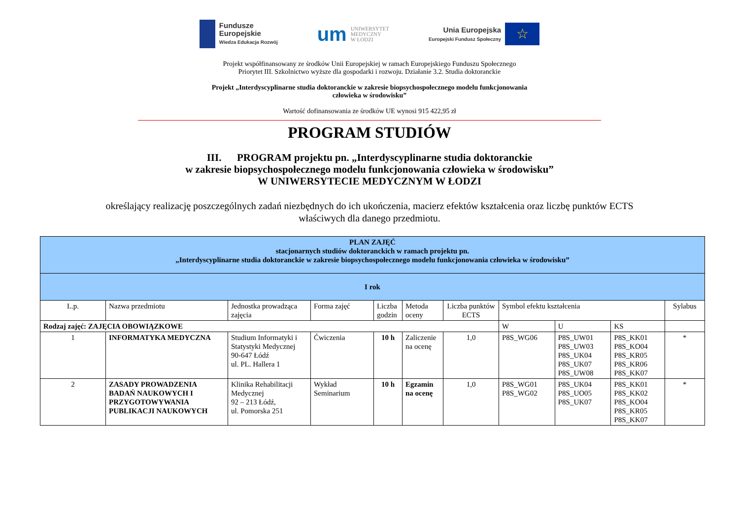Fundusze
Europejskie
Wiedza Edukacja Rozwój
um
UNIWERSYTET
MEDYCZNY
W ŁODZI
Unia Europejska
Europejski Fundusz Społeczny
☆
Projekt współfinansowany ze środków Unii Europejskiej w ramach Europejskiego Funduszu Społecznego
Priorytet III. Szkolnictwo wyższe dla gospodarki i rozwoju. Działanie 3.2. Studia doktoranckie
Projekt „Interdyscyplinarne studia doktoranckie w zakresie biopsychospołecznego modelu funkcjonowania
człowieka w środowisku”
Wartość dofinansowania ze środków UE wynosi 915 422,95 zł
PROGRAM STUDIÓW
III. PROGRAM projektu pn. „Interdyscyplinarne studia doktoranckie
w zakresie biopsychospołecznego modelu funkcjonowania człowieka w środowisku”
W UNIWERSYTECIE MEDYCZNYM W ŁODZI
określający realizację poszczególnych zadań niezbędnych do ich ukończenia, macierz efektów kształcenia oraz liczbę punktów ECTS
właściwych dla danego przedmiotu.
| PLAN ZAJĘĆ stacjonarnych studiów doktoranckich w ramach projektu pn. „Interdyscyplinarne studia doktoranckie w zakresie biopsychospołecznego modelu funkcjonowania człowieka w środowisku” | | | | | | | | | | |
| I rok | | | | | | | | | | |
| L.p. | Nazwa przedmiotu | Jednostka prowadząca zajęcia | Forma zajęć | Liczba godzin | Metoda oceny | Liczba punktów ECTS | Symbol efektu kształcenia | | | Sylabus |
| Rodzaj zajęć: ZAJĘCIA OBOWIĄZKOWE | | | | | | | W | U | KS | |
| 1 | INFORMATYKA MEDYCZNA | Studium Informatyki i Statystyki Medycznej 90-647 Łódź ul. PL. Hallera 1 | Ćwiczenia | 10 h | Zaliczenie na ocenę | 1,0 | P8S_WG06 | P8S_UW01 P8S_UW03 P8S_UK04 P8S_UK07 P8S_UW08 | P8S_KK01 P8S_KO04 P8S_KR05 P8S_KR06 P8S_KK07 | * |
| 2 | ZASADY PROWADZENIA BADAŃ NAUKOWYCH I PRZYGOTOWYWANIA PUBLIKACJI NAUKOWYCH | Klinika Rehabilitacji Medycznej 92 – 213 Łódź, ul. Pomorska 251 | Wykład Seminarium | 10 h | Egzamin na ocenę | 1,0 | P8S_WG01 P8S_WG02 | P8S_UK04 P8S_UO05 P8S_UK07 | P8S_KK01 P8S_KK02 P8S_KO04 P8S_KR05 P8S_KK07 | * |